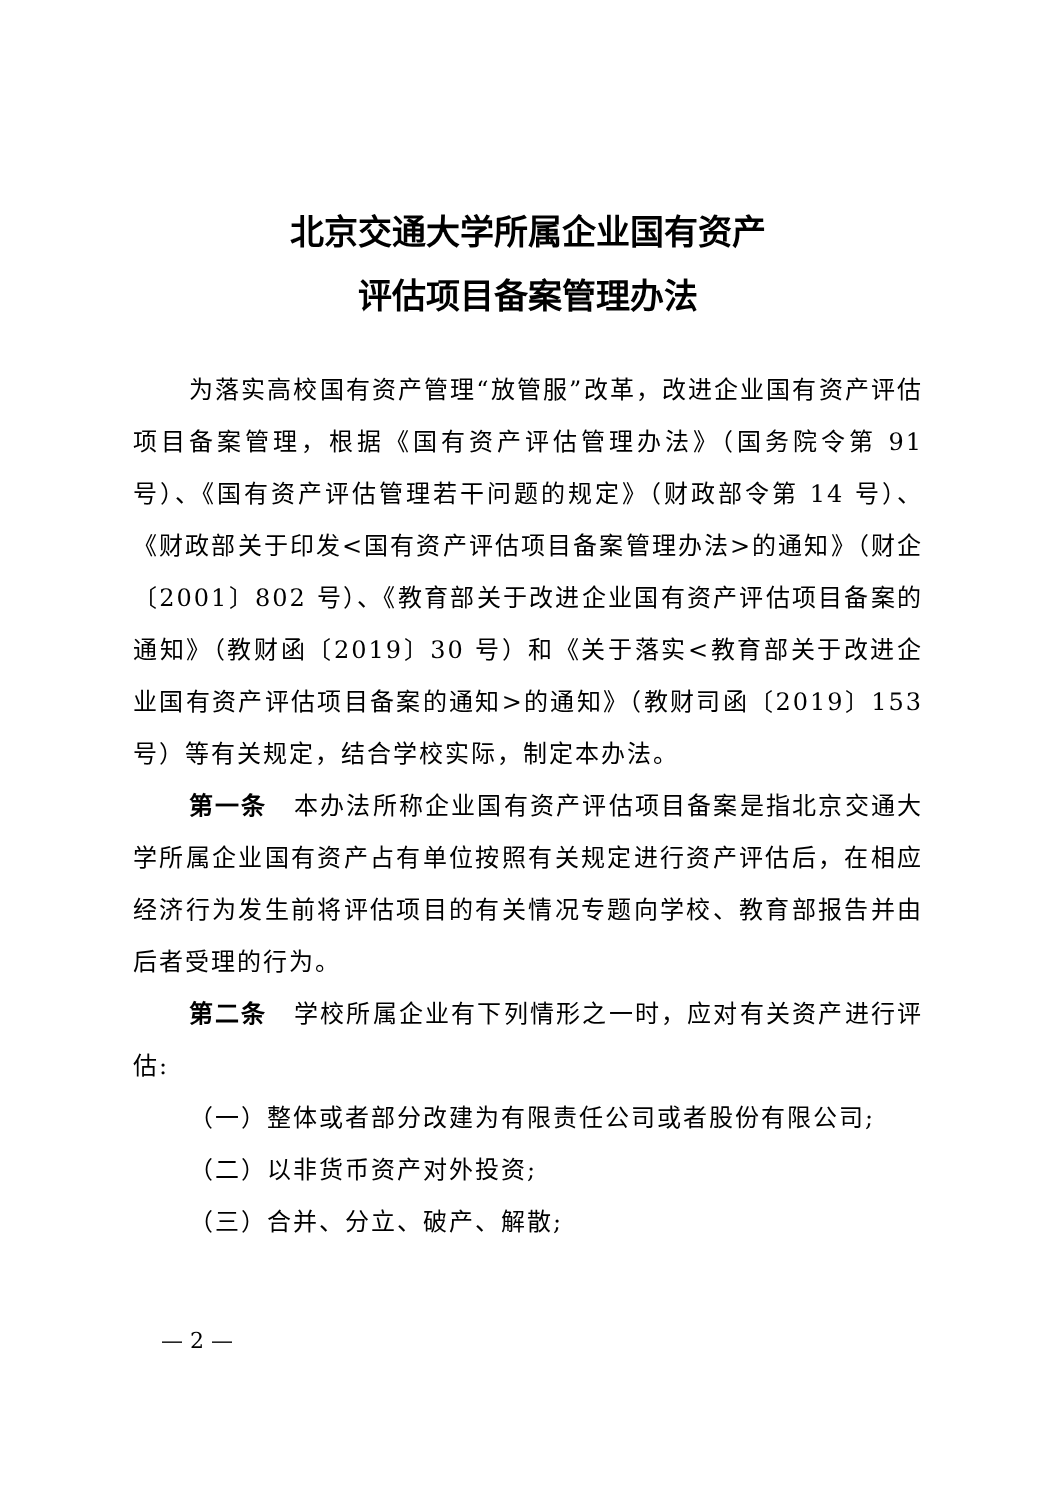北京交通大学所属企业国有资产
评估项目备案管理办法
为落实高校国有资产管理“放管服”改革，改进企业国有资产评估项目备案管理，根据《国有资产评估管理办法》（国务院令第 91 号）、《国有资产评估管理若干问题的规定》（财政部令第 14 号）、《财政部关于印发<国有资产评估项目备案管理办法>的通知》（财企〔2001〕802 号）、《教育部关于改进企业国有资产评估项目备案的通知》（教财函〔2019〕30 号）和《关于落实<教育部关于改进企业国有资产评估项目备案的通知>的通知》（教财司函〔2019〕153 号）等有关规定，结合学校实际，制定本办法。
第一条　本办法所称企业国有资产评估项目备案是指北京交通大学所属企业国有资产占有单位按照有关规定进行资产评估后，在相应经济行为发生前将评估项目的有关情况专题向学校、教育部报告并由后者受理的行为。
第二条　学校所属企业有下列情形之一时，应对有关资产进行评估:
（一）整体或者部分改建为有限责任公司或者股份有限公司;
（二）以非货币资产对外投资;
（三）合并、分立、破产、解散;
— 2 —